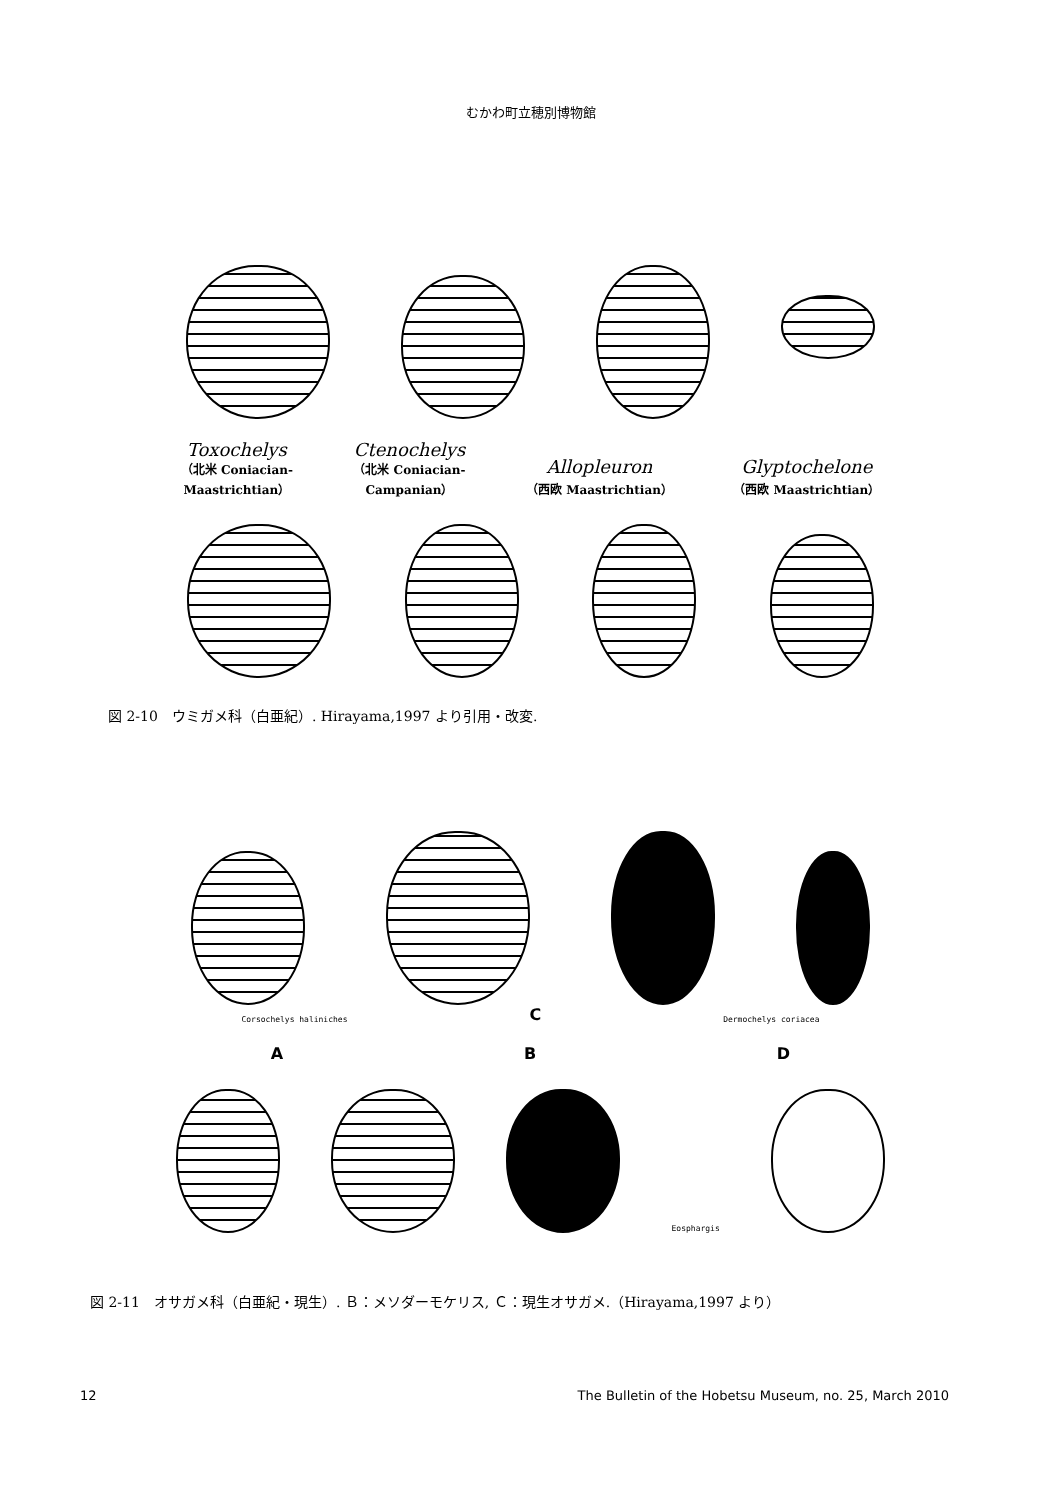むかわ町立穂別博物館
Toxochelys
（北米 Coniacian-
Maastrichtian）
Ctenochelys
（北米 Coniacian-
Campanian）
Allopleuron
（西欧 Maastrichtian）
Glyptochelone
（西欧 Maastrichtian）
図 2-10　ウミガメ科（白亜紀）. Hirayama,1997 より引用・改変.
Corsochelys haliniches C Dermochelys coriacea
A B D
Eosphargis
図 2-11　オサガメ科（白亜紀・現生）. Ｂ：メソダーモケリス, Ｃ：現生オサガメ.（Hirayama,1997 より）
12 The Bulletin of the Hobetsu Museum, no. 25, March 2010